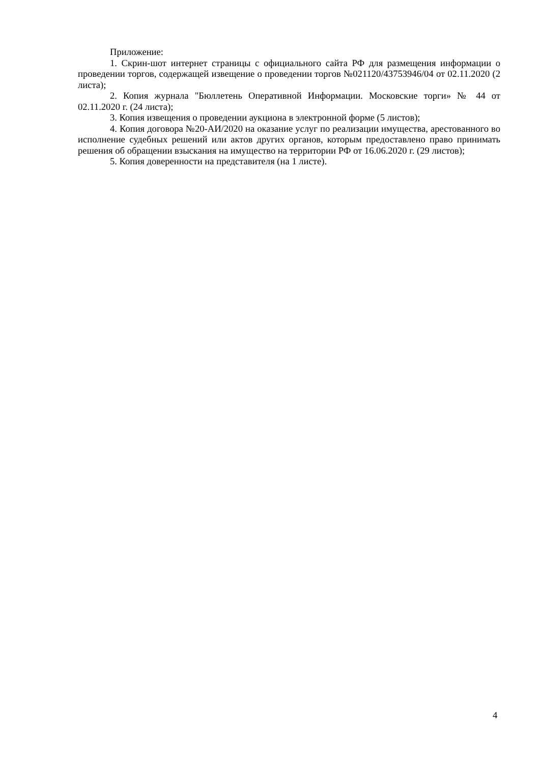Приложение:
1. Скрин-шот интернет страницы с официального сайта РФ для размещения информации о проведении торгов, содержащей извещение о проведении торгов №021120/43753946/04 от 02.11.2020 (2 листа);
2. Копия журнала "Бюллетень Оперативной Информации. Московские торги» № 44 от 02.11.2020 г. (24 листа);
3. Копия извещения о проведении аукциона в электронной форме (5 листов);
4. Копия договора №20-АИ/2020 на оказание услуг по реализации имущества, арестованного во исполнение судебных решений или актов других органов, которым предоставлено право принимать решения об обращении взыскания на имущество на территории РФ от 16.06.2020 г. (29 листов);
5. Копия доверенности на представителя (на 1 листе).
4